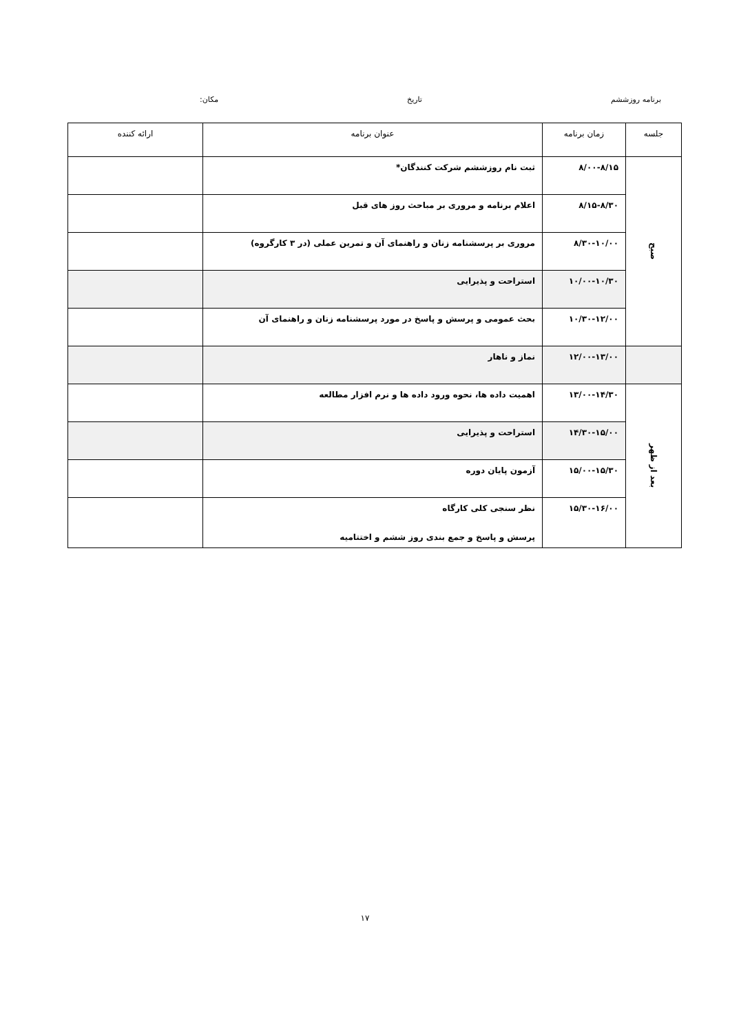برنامه روزششم تاریخ مکان:
| جلسه | زمان برنامه | عنوان برنامه | ارائه کننده |
| --- | --- | --- | --- |
| صبح | ۸/۰۰-۸/۱۵ | ثبت نام روزششم شرکت کنندگان* | |
| | ۸/۱۵-۸/۳۰ | اعلام برنامه و مروری بر مباحث روز های قبل | |
| | ۸/۳۰-۱۰/۰۰ | مروری بر پرسشنامه زنان و راهنمای آن و تمرین عملی (در ۳ کارگروه) | |
| | ۱۰/۰۰-۱۰/۳۰ | استراحت و پذیرایی | |
| | ۱۰/۳۰-۱۲/۰۰ | بحث عمومی و پرسش و پاسخ در مورد پرسشنامه زنان و راهنمای آن | |
| | ۱۲/۰۰-۱۳/۰۰ | نماز و ناهار | |
| بعد از ظهر | ۱۳/۰۰-۱۴/۳۰ | اهمیت داده ها، نحوه ورود داده ها و نرم افزار مطالعه | |
| | ۱۴/۳۰-۱۵/۰۰ | استراحت و پذیرایی | |
| | ۱۵/۰۰-۱۵/۳۰ | آزمون پایان دوره | |
| | ۱۵/۳۰-۱۶/۰۰ | نظر سنجی کلی کارگاه پرسش و پاسخ و جمع بندی روز ششم و اختتامیه | |
۱۷